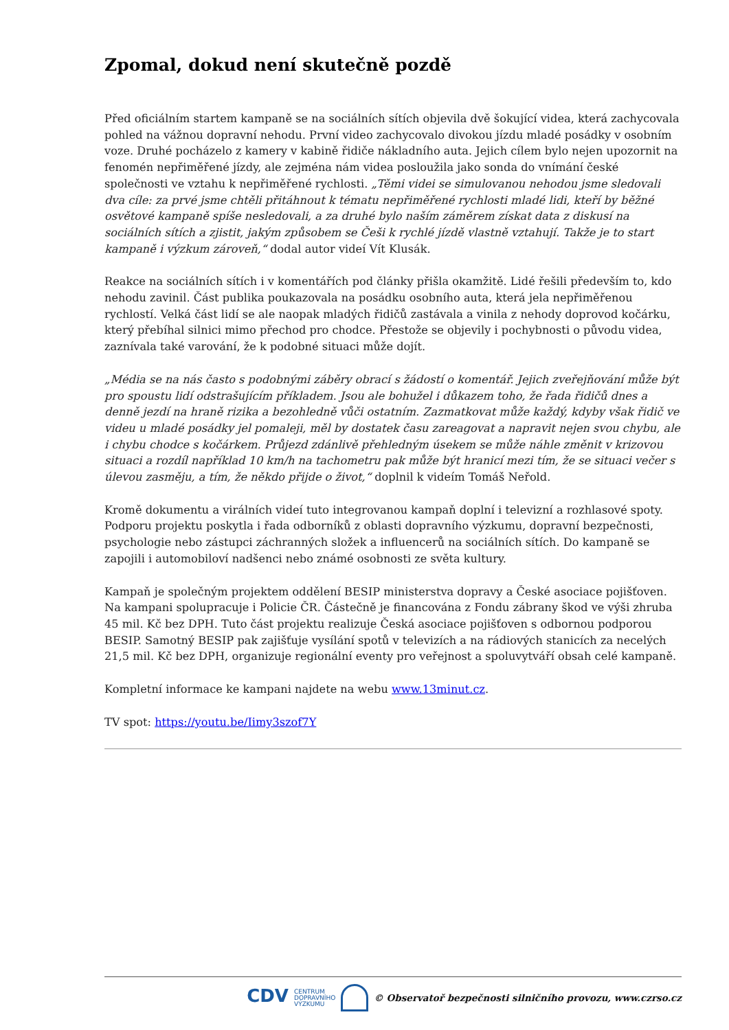Zpomal, dokud není skutečně pozdě
Před oficiálním startem kampaně se na sociálních sítích objevila dvě šokující videa, která zachycovala pohled na vážnou dopravní nehodu. První video zachycovalo divokou jízdu mladé posádky v osobním voze. Druhé pocházelo z kamery v kabině řidiče nákladního auta. Jejich cílem bylo nejen upozornit na fenomén nepřiměřené jízdy, ale zejména nám videa posloužila jako sonda do vnímání české společnosti ve vztahu k nepřiměřené rychlosti. „Těmi videi se simulovanou nehodou jsme sledovali dva cíle: za prvé jsme chtěli přitáhnout k tématu nepřiměřené rychlosti mladé lidi, kteří by běžné osvětové kampaně spíše nesledovali, a za druhé bylo naším záměrem získat data z diskusí na sociálních sítích a zjistit, jakým způsobem se Češi k rychlé jízdě vlastně vztahují. Takže je to start kampaně i výzkum zároveň,“ dodal autor videí Vít Klusák.
Reakce na sociálních sítích i v komentářích pod články přišla okamžitě. Lidé řešili především to, kdo nehodu zavinil. Část publika poukazovala na posádku osobního auta, která jela nepřiměřenou rychlostí. Velká část lidí se ale naopak mladých řidičů zastávala a vinila z nehody doprovod kočárku, který přebíhal silnici mimo přechod pro chodce. Přestože se objevily i pochybnosti o původu videa, zaznívala také varování, že k podobné situaci může dojít.
„Média se na nás často s podobnými záběry obrací s žádostí o komentář. Jejich zveřejňování může být pro spoustu lidí odstrašujícím příkladem. Jsou ale bohužel i důkazem toho, že řada řidičů dnes a denně jezdí na hraně rizika a bezohledně vůči ostatním. Zazmatkovat může každý, kdyby však řidič ve videu u mladé posádky jel pomaleji, měl by dostatek času zareagovat a napravit nejen svou chybu, ale i chybu chodce s kočárkem. Průjezd zdánlivě přehledným úsekem se může náhle změnit v krizovou situaci a rozdíl například 10 km/h na tachometru pak může být hranicí mezi tím, že se situaci večer s úlevou zasměju, a tím, že někdo přijde o život,“ doplnil k videím Tomáš Neřold.
Kromě dokumentu a virálních videí tuto integrovanou kampaň doplní i televizní a rozhlasové spoty. Podporu projektu poskytla i řada odborníků z oblasti dopravního výzkumu, dopravní bezpečnosti, psychologie nebo zástupci záchranných složek a influencerů na sociálních sítích. Do kampaně se zapojili i automobiloví nadšenci nebo známé osobnosti ze světa kultury.
Kampaň je společným projektem oddělení BESIP ministerstva dopravy a České asociace pojišťoven. Na kampani spolupracuje i Policie ČR. Částečně je financována z Fondu zábrany škod ve výši zhruba 45 mil. Kč bez DPH. Tuto část projektu realizuje Česká asociace pojišťoven s odbornou podporou BESIP. Samotný BESIP pak zajišťuje vysílání spotů v televizích a na rádiových stanicích za necelých 21,5 mil. Kč bez DPH, organizuje regionální eventy pro veřejnost a spoluvytváří obsah celé kampaně.
Kompletní informace ke kampani najdete na webu www.13minut.cz.
TV spot: https://youtu.be/Iimy3szof7Y
CDV CENTRUM
DOPRAVNÍHO
VÝZKUMU © Observatoř bezpečnosti silničního provozu, www.czrso.cz